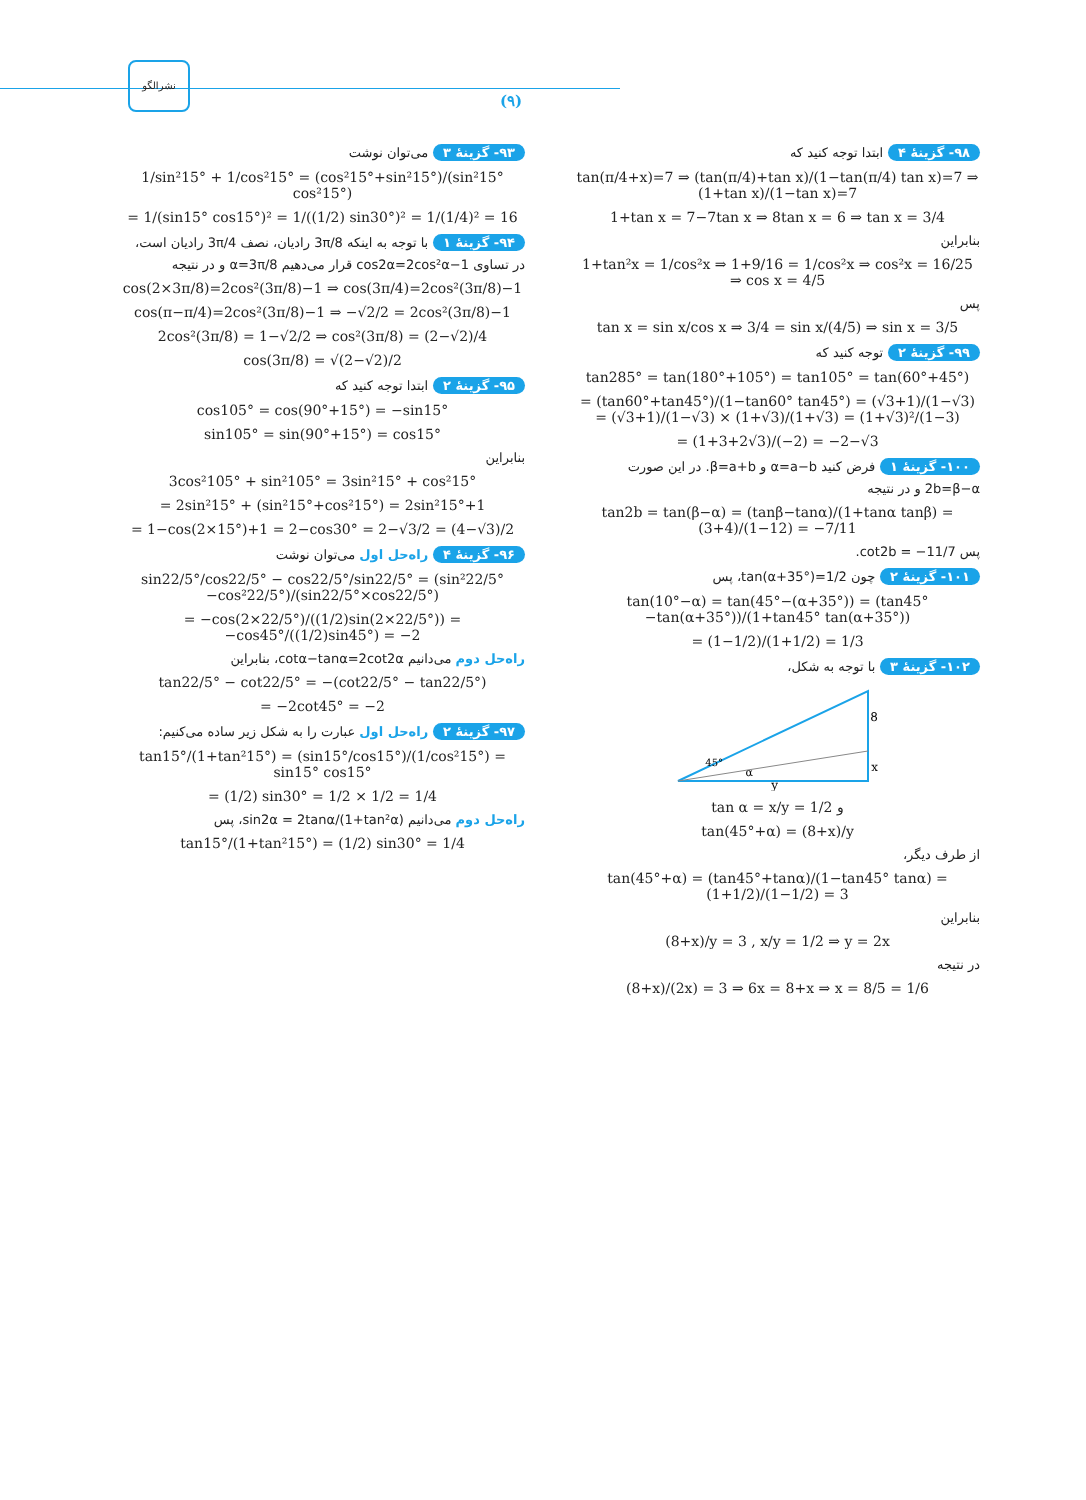نشرالگو
(۹)
۹۳- گزینهٔ ۳ می‌توان نوشت
1/sin²15° + 1/cos²15° = (cos²15°+sin²15°)/(sin²15° cos²15°)
= 1/(sin15° cos15°)² = 1/((1/2) sin30°)² = 1/(1/4)² = 16
۹۴- گزینهٔ ۱ با توجه به اینکه 3π/8 رادیان، نصف 3π/4 رادیان است،
در تساوی cos2α=2cos²α−1 قرار می‌دهیم α=3π/8 و در نتیجه
cos(2×3π/8)=2cos²(3π/8)−1 ⇒ cos(3π/4)=2cos²(3π/8)−1
cos(π−π/4)=2cos²(3π/8)−1 ⇒ −√2/2 = 2cos²(3π/8)−1
2cos²(3π/8) = 1−√2/2 ⇒ cos²(3π/8) = (2−√2)/4
cos(3π/8) = √(2−√2)/2
۹۵- گزینهٔ ۲ ابتدا توجه کنید که
cos105° = cos(90°+15°) = −sin15°
sin105° = sin(90°+15°) = cos15°
بنابراین
3cos²105° + sin²105° = 3sin²15° + cos²15°
= 2sin²15° + (sin²15°+cos²15°) = 2sin²15°+1
= 1−cos(2×15°)+1 = 2−cos30° = 2−√3/2 = (4−√3)/2
۹۶- گزینهٔ ۴ راه‌حل اول می‌توان نوشت
sin22/5°/cos22/5° − cos22/5°/sin22/5° = (sin²22/5°−cos²22/5°)/(sin22/5°×cos22/5°)
= −cos(2×22/5°)/((1/2)sin(2×22/5°)) = −cos45°/((1/2)sin45°) = −2
راه‌حل دوم می‌دانیم cotα−tanα=2cot2α، بنابراین
tan22/5° − cot22/5° = −(cot22/5° − tan22/5°)
= −2cot45° = −2
۹۷- گزینهٔ ۲ راه‌حل اول عبارت را به شکل زیر ساده می‌کنیم:
tan15°/(1+tan²15°) = (sin15°/cos15°)/(1/cos²15°) = sin15° cos15°
= (1/2) sin30° = 1/2 × 1/2 = 1/4
راه‌حل دوم می‌دانیم sin2α = 2tanα/(1+tan²α)، پس
tan15°/(1+tan²15°) = (1/2) sin30° = 1/4
۹۸- گزینهٔ ۴ ابتدا توجه کنید که
tan(π/4+x)=7 ⇒ (tan(π/4)+tan x)/(1−tan(π/4) tan x)=7 ⇒ (1+tan x)/(1−tan x)=7
1+tan x = 7−7tan x ⇒ 8tan x = 6 ⇒ tan x = 3/4
بنابراین
1+tan²x = 1/cos²x ⇒ 1+9/16 = 1/cos²x ⇒ cos²x = 16/25 ⇒ cos x = 4/5
پس
tan x = sin x/cos x ⇒ 3/4 = sin x/(4/5) ⇒ sin x = 3/5
۹۹- گزینهٔ ۲ توجه کنید که
tan285° = tan(180°+105°) = tan105° = tan(60°+45°)
= (tan60°+tan45°)/(1−tan60° tan45°) = (√3+1)/(1−√3) = (√3+1)/(1−√3) × (1+√3)/(1+√3) = (1+√3)²/(1−3)
= (1+3+2√3)/(−2) = −2−√3
۱۰۰- گزینهٔ ۱ فرض کنید α=a−b و β=a+b. در این صورت
2b=β−α و در نتیجه
tan2b = tan(β−α) = (tanβ−tanα)/(1+tanα tanβ) = (3+4)/(1−12) = −7/11
پس cot2b = −11/7.
۱۰۱- گزینهٔ ۲ چون tan(α+35°)=1/2، پس
tan(10°−α) = tan(45°−(α+35°)) = (tan45°−tan(α+35°))/(1+tan45° tan(α+35°))
= (1−1/2)/(1+1/2) = 1/3
۱۰۲- گزینهٔ ۳ با توجه به شکل،
8
x
y
45°
α
tan α = x/y = 1/2 و
tan(45°+α) = (8+x)/y
از طرف دیگر،
tan(45°+α) = (tan45°+tanα)/(1−tan45° tanα) = (1+1/2)/(1−1/2) = 3
بنابراین
(8+x)/y = 3 , x/y = 1/2 ⇒ y = 2x
در نتیجه
(8+x)/(2x) = 3 ⇒ 6x = 8+x ⇒ x = 8/5 = 1/6